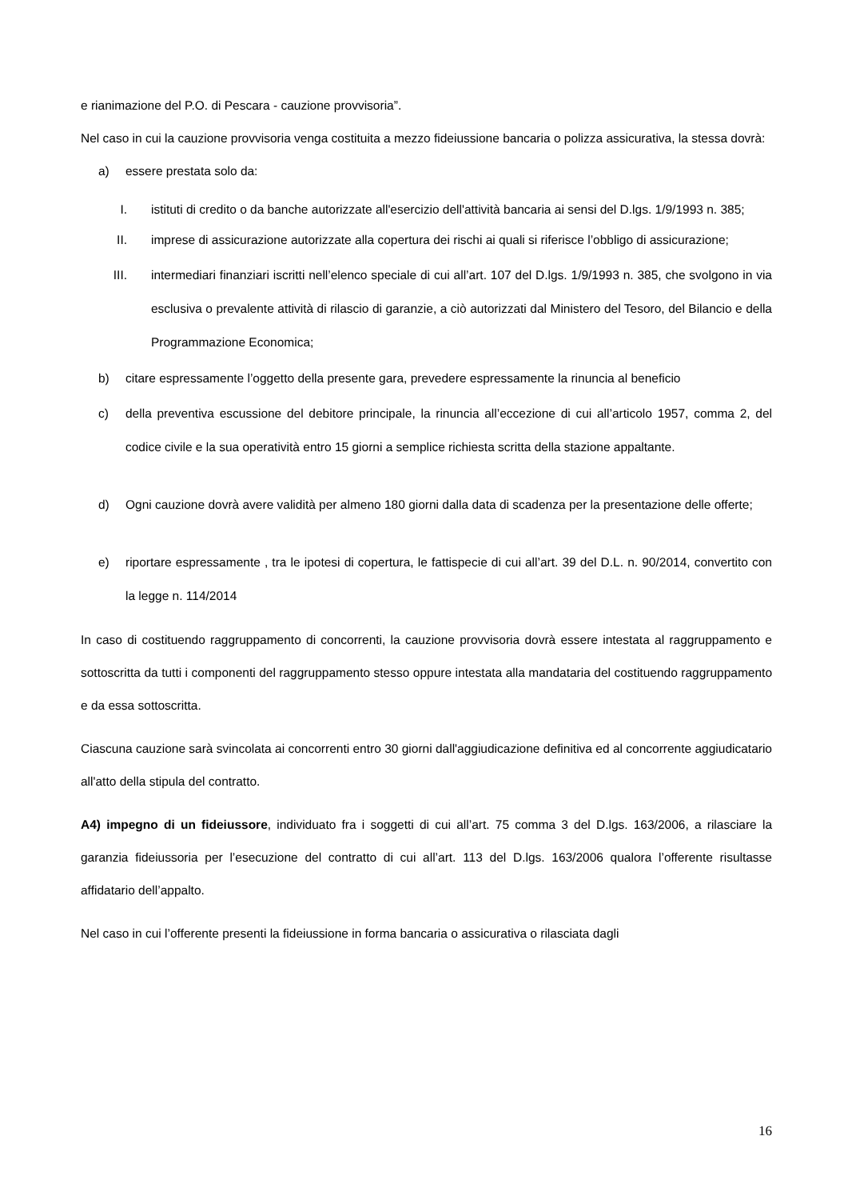e rianimazione del P.O. di Pescara - cauzione provvisoria”.
Nel caso in cui la cauzione provvisoria venga costituita a mezzo fideiussione bancaria o polizza assicurativa, la stessa dovrà:
a) essere prestata solo da:
I. istituti di credito o da banche autorizzate all'esercizio dell'attività bancaria ai sensi del D.lgs. 1/9/1993 n. 385;
II. imprese di assicurazione autorizzate alla copertura dei rischi ai quali si riferisce l’obbligo di assicurazione;
III. intermediari finanziari iscritti nell’elenco speciale di cui all’art. 107 del D.lgs. 1/9/1993 n. 385, che svolgono in via esclusiva o prevalente attività di rilascio di garanzie, a ciò autorizzati dal Ministero del Tesoro, del Bilancio e della Programmazione Economica;
b) citare espressamente l’oggetto della presente gara, prevedere espressamente la rinuncia al beneficio
c) della preventiva escussione del debitore principale, la rinuncia all’eccezione di cui all’articolo 1957, comma 2, del codice civile e la sua operatività entro 15 giorni a semplice richiesta scritta della stazione appaltante.
d) Ogni cauzione dovrà avere validità per almeno 180 giorni dalla data di scadenza per la presentazione delle offerte;
e) riportare espressamente , tra le ipotesi di copertura, le fattispecie di cui all’art. 39 del D.L. n. 90/2014, convertito con la legge n. 114/2014
In caso di costituendo raggruppamento di concorrenti, la cauzione provvisoria dovrà essere intestata al raggruppamento e sottoscritta da tutti i componenti del raggruppamento stesso oppure intestata alla mandataria del costituendo raggruppamento e da essa sottoscritta.
Ciascuna cauzione sarà svincolata ai concorrenti entro 30 giorni dall'aggiudicazione definitiva ed al concorrente aggiudicatario all'atto della stipula del contratto.
A4) impegno di un fideiussore, individuato fra i soggetti di cui all’art. 75 comma 3 del D.lgs. 163/2006, a rilasciare la garanzia fideiussoria per l’esecuzione del contratto di cui all’art. 113 del D.lgs. 163/2006 qualora l’offerente risultasse affidatario dell’appalto.
Nel caso in cui l’offerente presenti la fideiussione in forma bancaria o assicurativa o rilasciata dagli
16